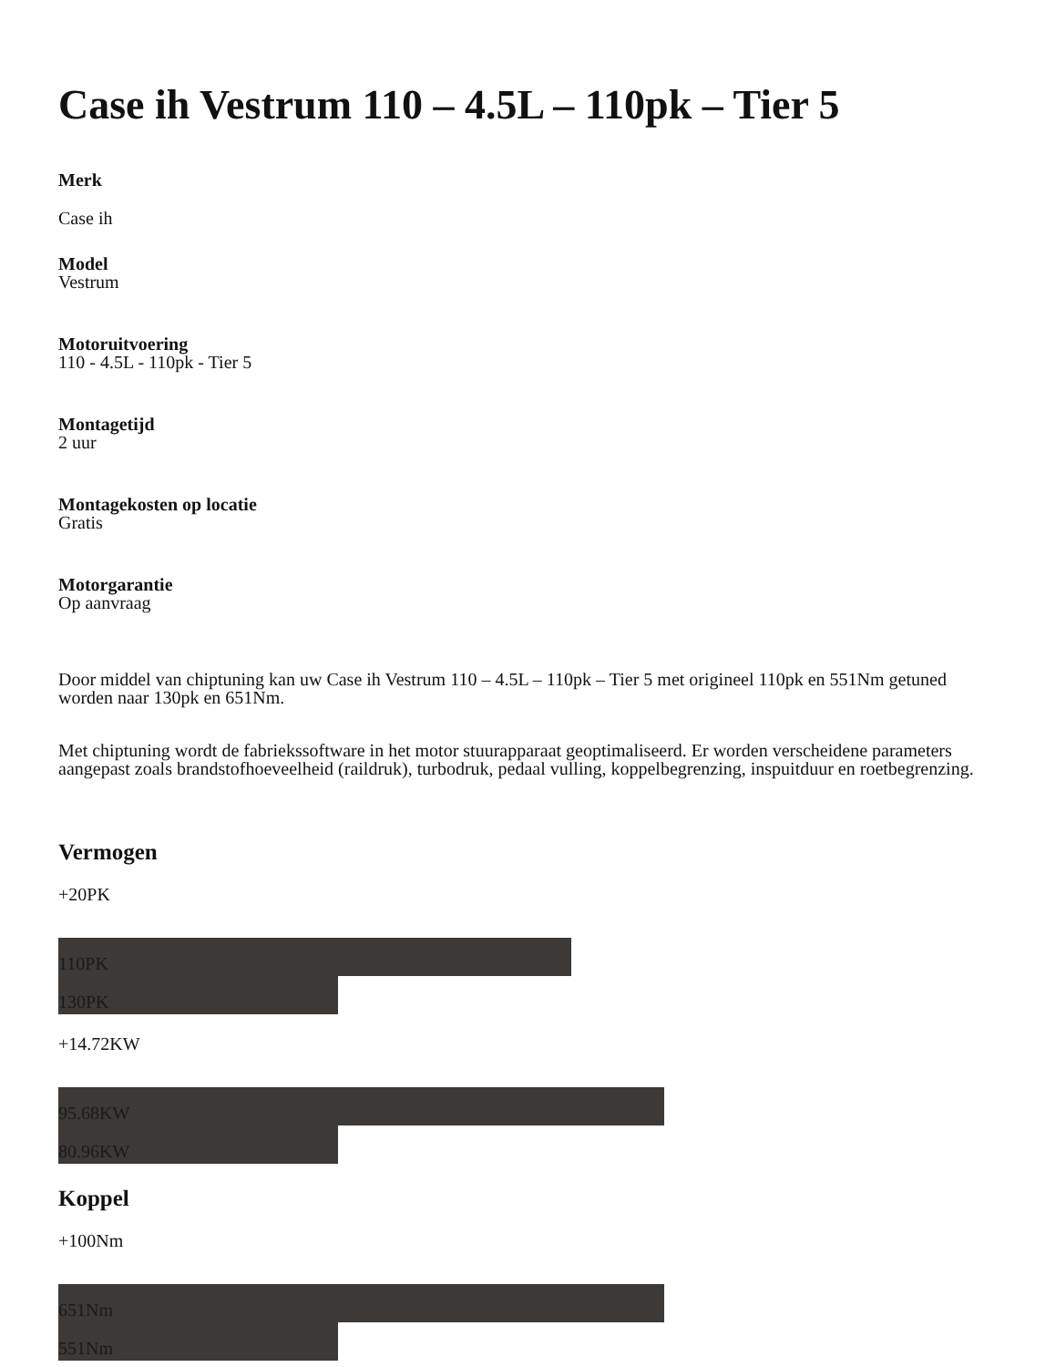Case ih Vestrum 110 – 4.5L – 110pk – Tier 5
Merk
Case ih
Model
Vestrum
Motoruitvoering
110 - 4.5L - 110pk - Tier 5
Montagetijd
2 uur
Montagekosten op locatie
Gratis
Motorgarantie
Op aanvraag
Door middel van chiptuning kan uw Case ih Vestrum 110 – 4.5L – 110pk – Tier 5 met origineel 110pk en 551Nm getuned worden naar 130pk en 651Nm.
Met chiptuning wordt de fabriekssoftware in het motor stuurapparaat geoptimaliseerd. Er worden verscheidene parameters aangepast zoals brandstofhoeveelheid (raildruk), turbodruk, pedaal vulling, koppelbegrenzing, inspuitduur en roetbegrenzing.
Vermogen
+20PK
110PK
130PK
+14.72KW
95.68KW
80.96KW
Koppel
+100Nm
651Nm
551Nm